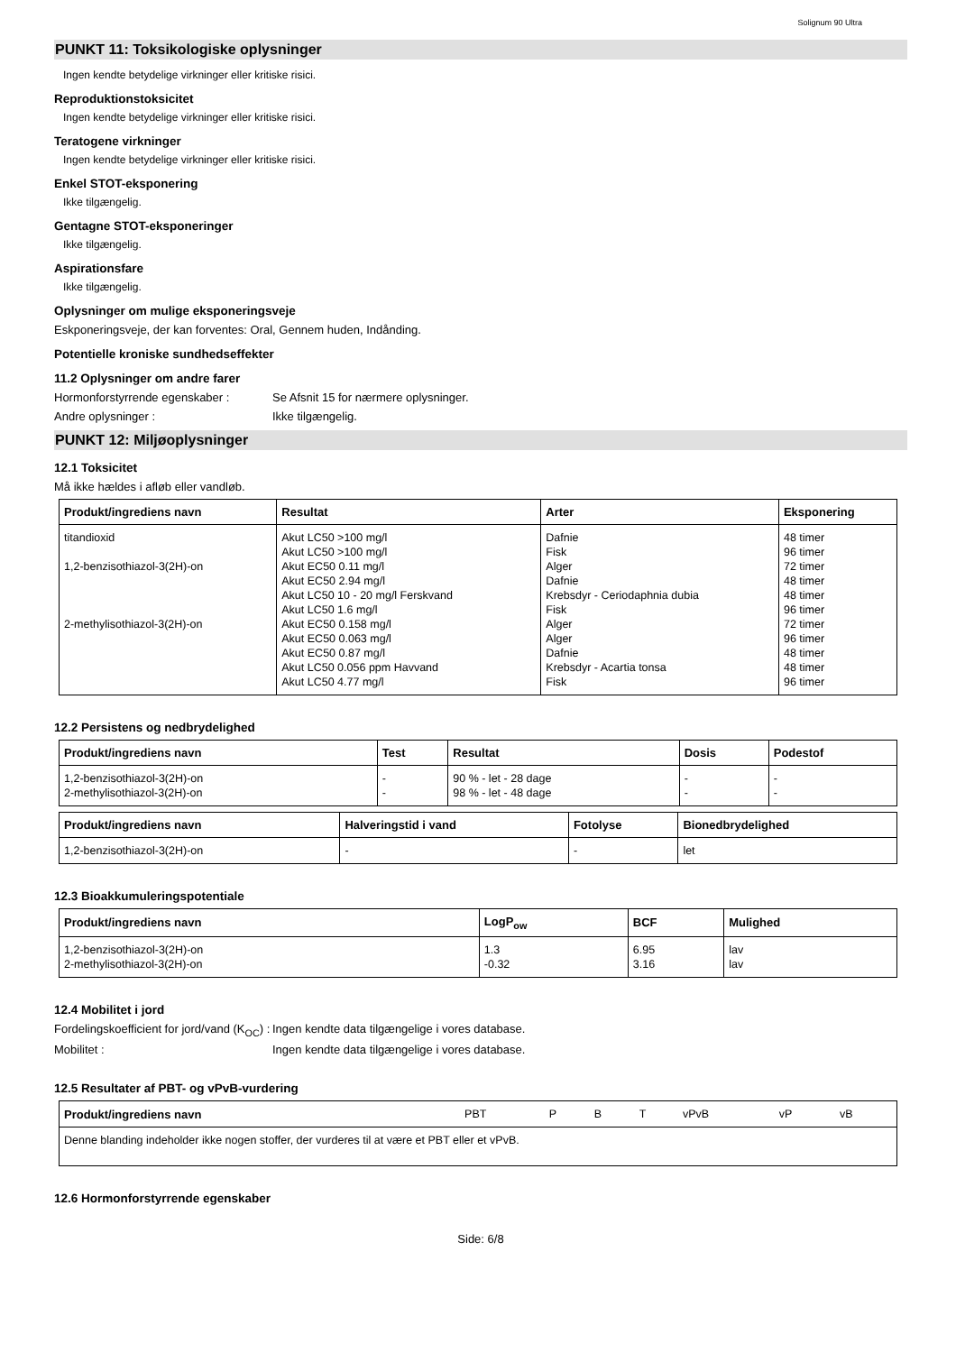Solignum 90 Ultra
PUNKT 11: Toksikologiske oplysninger
Ingen kendte betydelige virkninger eller kritiske risici.
Reproduktionstoksicitet
Ingen kendte betydelige virkninger eller kritiske risici.
Teratogene virkninger
Ingen kendte betydelige virkninger eller kritiske risici.
Enkel STOT-eksponering
Ikke tilgængelig.
Gentagne STOT-eksponeringer
Ikke tilgængelig.
Aspirationsfare
Ikke tilgængelig.
Oplysninger om mulige eksponeringsveje
Eskponeringsveje, der kan forventes: Oral, Gennem huden, Indånding.
Potentielle kroniske sundhedseffekter
11.2 Oplysninger om andre farer
Hormonforstyrrende egenskaber : Se Afsnit 15 for nærmere oplysninger.
Andre oplysninger : Ikke tilgængelig.
PUNKT 12: Miljøoplysninger
12.1 Toksicitet
Må ikke hældes i afløb eller vandløb.
| Produkt/ingrediens navn | Resultat | Arter | Eksponering |
| --- | --- | --- | --- |
| titandioxid 1,2-benzisothiazol-3(2H)-on 2-methylisothiazol-3(2H)-on | Akut LC50 >100 mg/l Akut LC50 >100 mg/l Akut EC50 0.11 mg/l Akut EC50 2.94 mg/l Akut LC50 10 - 20 mg/l Ferskvand Akut LC50 1.6 mg/l Akut EC50 0.158 mg/l Akut EC50 0.063 mg/l Akut EC50 0.87 mg/l Akut LC50 0.056 ppm Havvand Akut LC50 4.77 mg/l | Dafnie Fisk Alger Dafnie Krebsdyr - Ceriodaphnia dubia Fisk Alger Alger Dafnie Krebsdyr - Acartia tonsa Fisk | 48 timer 96 timer 72 timer 48 timer 48 timer 96 timer 72 timer 96 timer 48 timer 48 timer 96 timer |
12.2 Persistens og nedbrydelighed
| Produkt/ingrediens navn | Test | Resultat | Dosis | Podestof |
| --- | --- | --- | --- | --- |
| 1,2-benzisothiazol-3(2H)-on 2-methylisothiazol-3(2H)-on | - - | 90 % - let - 28 dage 98 % - let - 48 dage | - - | - - |
| Produkt/ingrediens navn | Halveringstid i vand | Fotolyse | Bionedbrydelighed |
| --- | --- | --- | --- |
| 1,2-benzisothiazol-3(2H)-on | - | - | let |
12.3 Bioakkumuleringspotentiale
| Produkt/ingrediens navn | LogP<sub>ow</sub> | BCF | Mulighed |
| --- | --- | --- | --- |
| 1,2-benzisothiazol-3(2H)-on 2-methylisothiazol-3(2H)-on | 1.3 -0.32 | 6.95 3.16 | lav lav |
12.4 Mobilitet i jord
Fordelingskoefficient for jord/vand (K<sub>OC</sub>) :
Ingen kendte data tilgængelige i vores database.
Mobilitet : Ingen kendte data tilgængelige i vores database.
12.5 Resultater af PBT- og vPvB-vurdering
| Produkt/ingrediens navn | PBT | P | B | T | vPvB | vP | vB |
| Denne blanding indeholder ikke nogen stoffer, der vurderes til at være et PBT eller et vPvB. | | | | | | | |
12.6 Hormonforstyrrende egenskaber
Side: 6/8